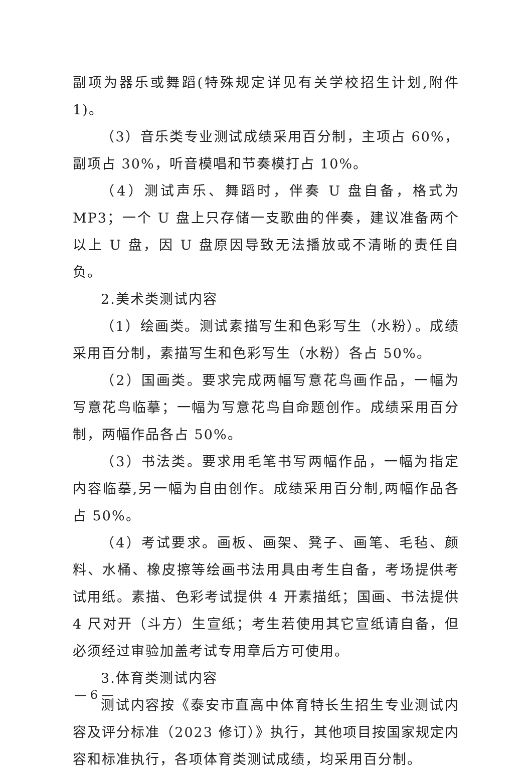副项为器乐或舞蹈(特殊规定详见有关学校招生计划,附件 1)。
（3）音乐类专业测试成绩采用百分制，主项占 60%，副项占 30%，听音模唱和节奏模打占 10%。
（4）测试声乐、舞蹈时，伴奏 U 盘自备，格式为 MP3；一个 U 盘上只存储一支歌曲的伴奏，建议准备两个以上 U 盘，因 U 盘原因导致无法播放或不清晰的责任自负。
2.美术类测试内容
（1）绘画类。测试素描写生和色彩写生（水粉）。成绩采用百分制，素描写生和色彩写生（水粉）各占 50%。
（2）国画类。要求完成两幅写意花鸟画作品，一幅为写意花鸟临摹；一幅为写意花鸟自命题创作。成绩采用百分制，两幅作品各占 50%。
（3）书法类。要求用毛笔书写两幅作品，一幅为指定内容临摹,另一幅为自由创作。成绩采用百分制,两幅作品各占 50%。
（4）考试要求。画板、画架、凳子、画笔、毛毡、颜料、水桶、橡皮擦等绘画书法用具由考生自备，考场提供考试用纸。素描、色彩考试提供 4 开素描纸；国画、书法提供 4 尺对开（斗方）生宣纸；考生若使用其它宣纸请自备，但必须经过审验加盖考试专用章后方可使用。
3.体育类测试内容
测试内容按《泰安市直高中体育特长生招生专业测试内容及评分标准（2023 修订）》执行，其他项目按国家规定内容和标准执行，各项体育类测试成绩，均采用百分制。
— 6 —